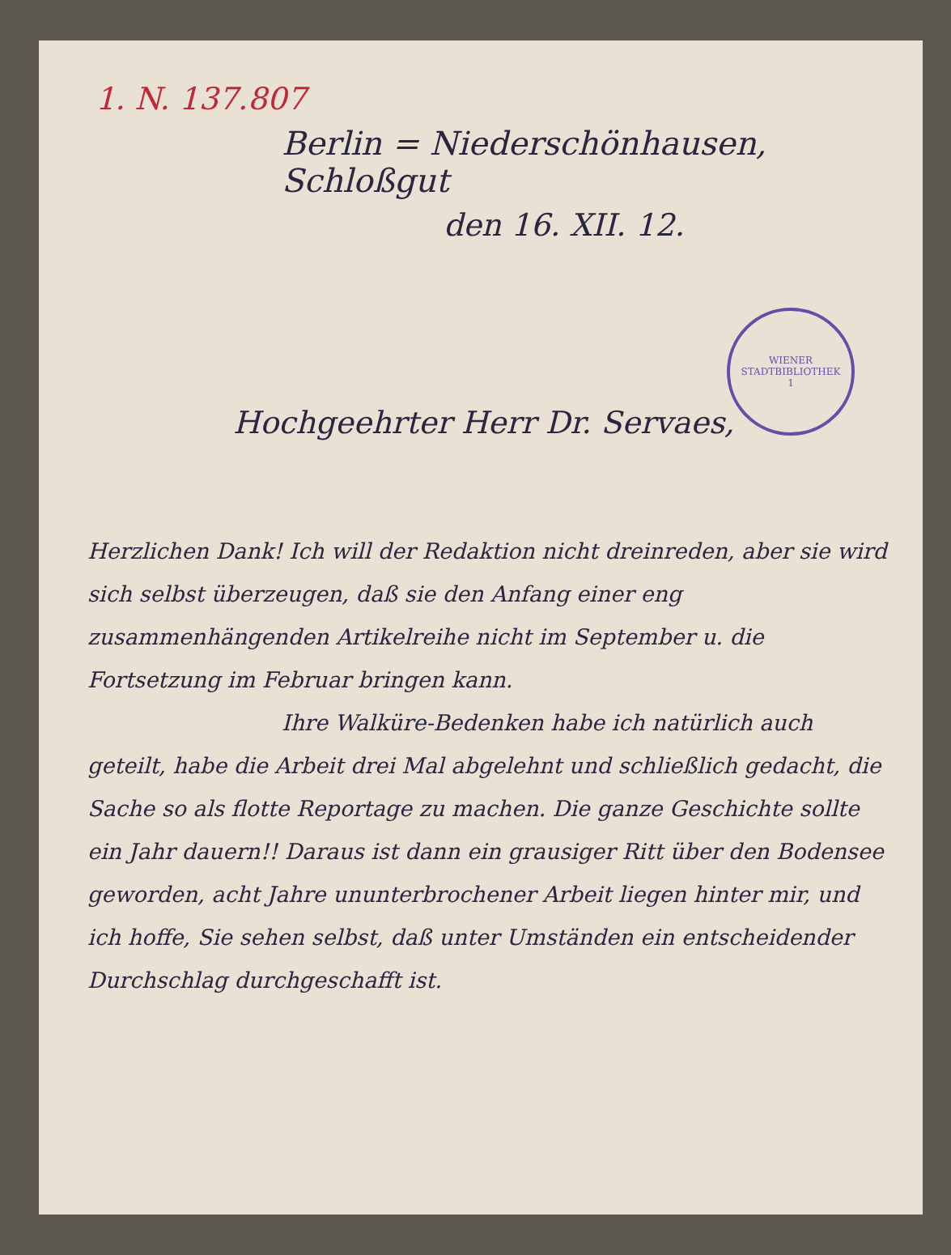1. N. 137.807
Berlin = Niederschönhausen, Schloßgut
den 16. XII. 12.
WIENER STADTBIBLIOTHEK
1
Hochgeehrter Herr Dr. Servaes,
Herzlichen Dank! Ich will der Redaktion nicht dreinreden, aber sie wird sich selbst überzeugen, daß sie den Anfang einer eng zusammenhängenden Artikelreihe nicht im September u. die Fortsetzung im Februar bringen kann.
Ihre Walküre-Bedenken habe ich natürlich auch geteilt, habe die Arbeit drei Mal abgelehnt und schließlich gedacht, die Sache so als flotte Reportage zu machen. Die ganze Geschichte sollte ein Jahr dauern!! Daraus ist dann ein grausiger Ritt über den Bodensee geworden, acht Jahre ununterbrochener Arbeit liegen hinter mir, und ich hoffe, Sie sehen selbst, daß unter Umständen ein entscheidender Durchschlag durchgeschafft ist.